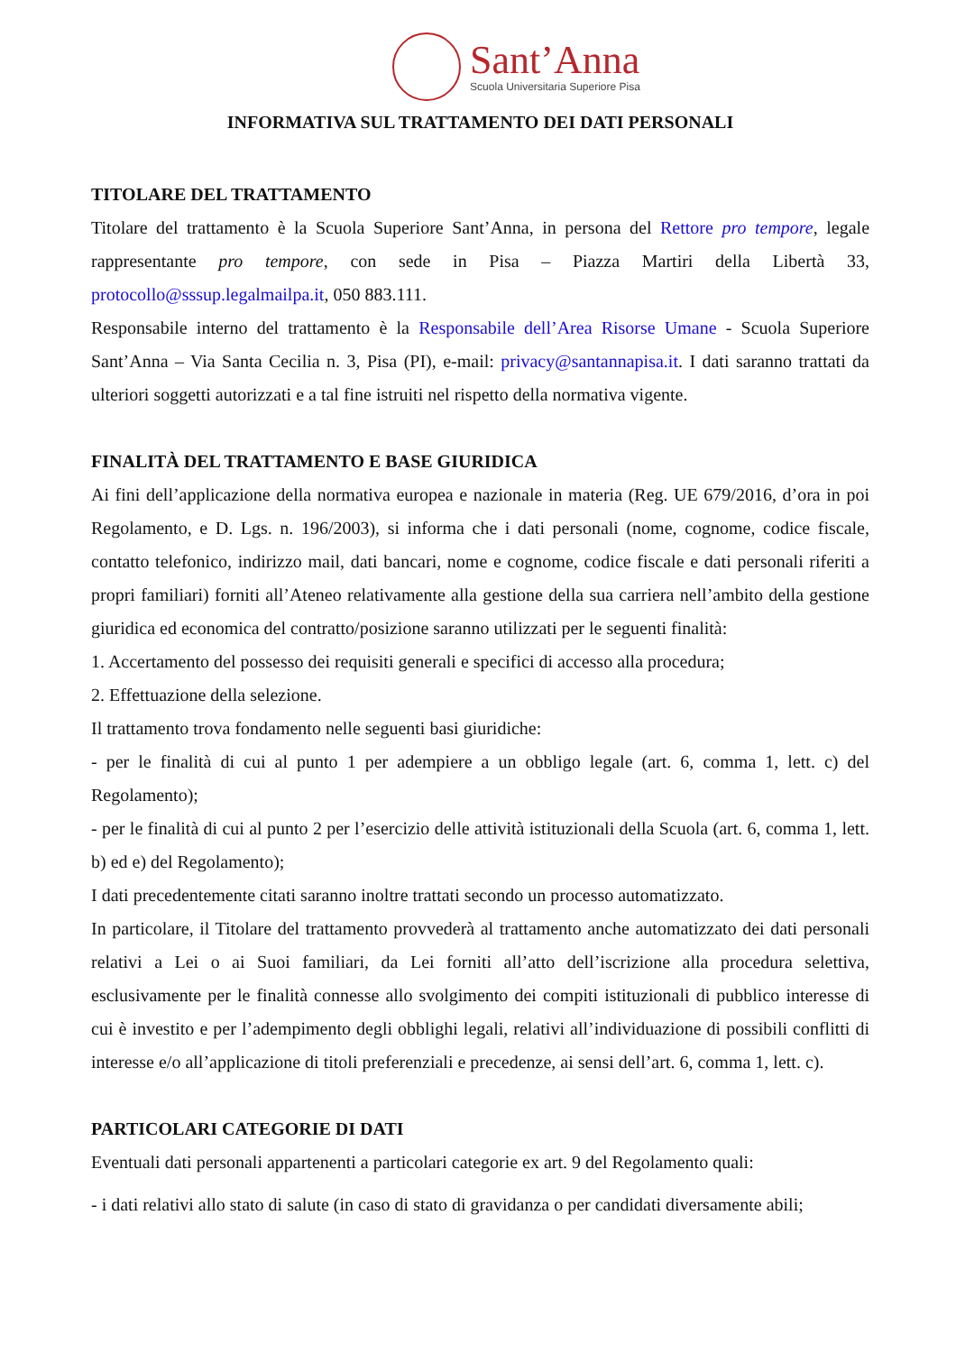Sant’Anna
Scuola Universitaria Superiore Pisa
INFORMATIVA SUL TRATTAMENTO DEI DATI PERSONALI
TITOLARE DEL TRATTAMENTO
Titolare del trattamento è la Scuola Superiore Sant’Anna, in persona del Rettore pro tempore, legale rappresentante pro tempore, con sede in Pisa – Piazza Martiri della Libertà 33, protocollo@sssup.legalmailpa.it, 050 883.111.
Responsabile interno del trattamento è la Responsabile dell’Area Risorse Umane - Scuola Superiore Sant’Anna – Via Santa Cecilia n. 3, Pisa (PI), e-mail: privacy@santannapisa.it. I dati saranno trattati da ulteriori soggetti autorizzati e a tal fine istruiti nel rispetto della normativa vigente.
FINALITÀ DEL TRATTAMENTO E BASE GIURIDICA
Ai fini dell’applicazione della normativa europea e nazionale in materia (Reg. UE 679/2016, d’ora in poi Regolamento, e D. Lgs. n. 196/2003), si informa che i dati personali (nome, cognome, codice fiscale, contatto telefonico, indirizzo mail, dati bancari, nome e cognome, codice fiscale e dati personali riferiti a propri familiari) forniti all’Ateneo relativamente alla gestione della sua carriera nell’ambito della gestione giuridica ed economica del contratto/posizione saranno utilizzati per le seguenti finalità:
1. Accertamento del possesso dei requisiti generali e specifici di accesso alla procedura;
2. Effettuazione della selezione.
Il trattamento trova fondamento nelle seguenti basi giuridiche:
- per le finalità di cui al punto 1 per adempiere a un obbligo legale (art. 6, comma 1, lett. c) del Regolamento);
- per le finalità di cui al punto 2 per l’esercizio delle attività istituzionali della Scuola (art. 6, comma 1, lett. b) ed e) del Regolamento);
I dati precedentemente citati saranno inoltre trattati secondo un processo automatizzato.
In particolare, il Titolare del trattamento provvederà al trattamento anche automatizzato dei dati personali relativi a Lei o ai Suoi familiari, da Lei forniti all’atto dell’iscrizione alla procedura selettiva, esclusivamente per le finalità connesse allo svolgimento dei compiti istituzionali di pubblico interesse di cui è investito e per l’adempimento degli obblighi legali, relativi all’individuazione di possibili conflitti di interesse e/o all’applicazione di titoli preferenziali e precedenze, ai sensi dell’art. 6, comma 1, lett. c).
PARTICOLARI CATEGORIE DI DATI
Eventuali dati personali appartenenti a particolari categorie ex art. 9 del Regolamento quali:
- i dati relativi allo stato di salute (in caso di stato di gravidanza o per candidati diversamente abili;